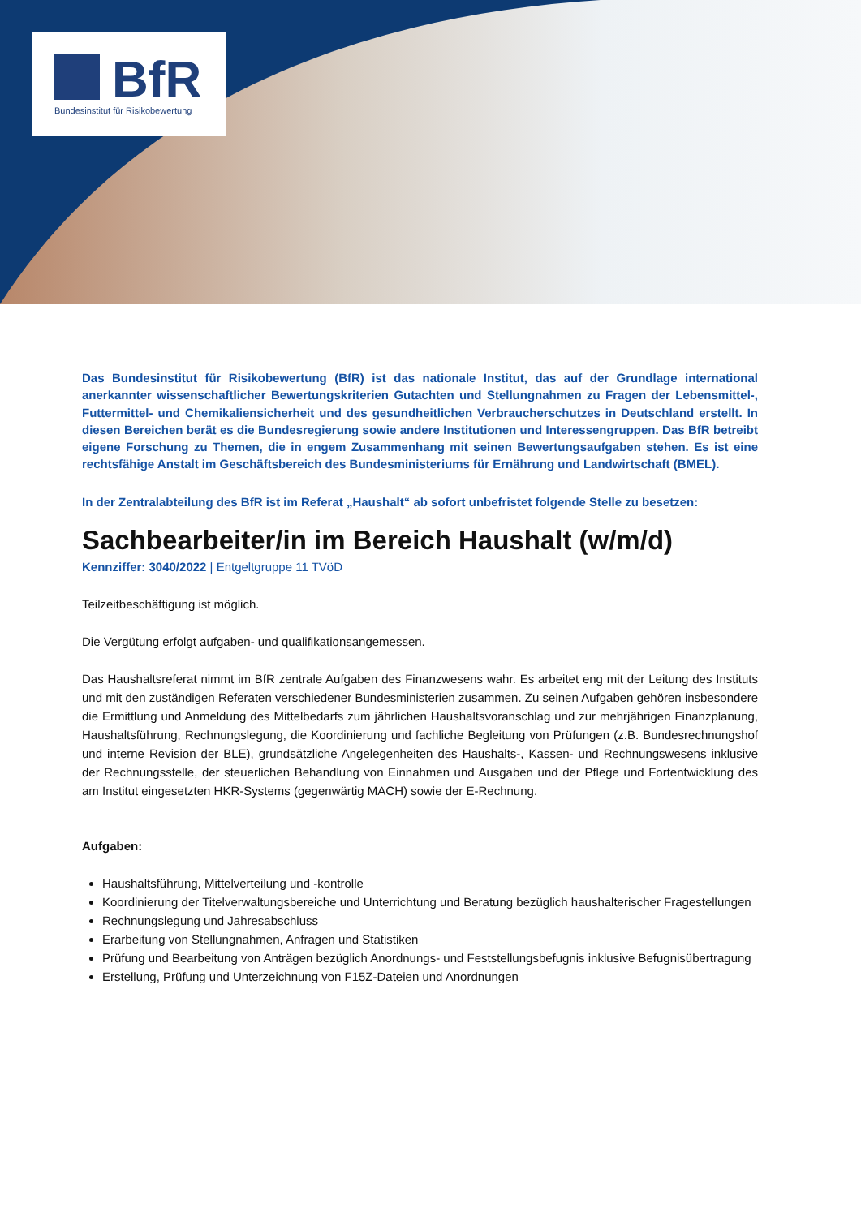BfR
Bundesinstitut für Risikobewertung
Das Bundesinstitut für Risikobewertung (BfR) ist das nationale Institut, das auf der Grundlage international anerkannter wissenschaftlicher Bewertungskriterien Gutachten und Stellungnahmen zu Fragen der Lebensmittel-, Futtermittel- und Chemikaliensicherheit und des gesundheitlichen Verbraucherschutzes in Deutschland erstellt. In diesen Bereichen berät es die Bundesregierung sowie andere Institutionen und Interessengruppen. Das BfR betreibt eigene Forschung zu Themen, die in engem Zusammenhang mit seinen Bewertungsaufgaben stehen. Es ist eine rechtsfähige Anstalt im Geschäftsbereich des Bundesministeriums für Ernährung und Landwirtschaft (BMEL).
In der Zentralabteilung des BfR ist im Referat „Haushalt“ ab sofort unbefristet folgende Stelle zu besetzen:
Sachbearbeiter/in im Bereich Haushalt (w/m/d)
Kennziffer: 3040/2022 | Entgeltgruppe 11 TVöD
Teilzeitbeschäftigung ist möglich.
Die Vergütung erfolgt aufgaben- und qualifikationsangemessen.
Das Haushaltsreferat nimmt im BfR zentrale Aufgaben des Finanzwesens wahr. Es arbeitet eng mit der Leitung des Instituts und mit den zuständigen Referaten verschiedener Bundesministerien zusammen. Zu seinen Aufgaben gehören insbesondere die Ermittlung und Anmeldung des Mittelbedarfs zum jährlichen Haushaltsvoranschlag und zur mehrjährigen Finanzplanung, Haushaltsführung, Rechnungslegung, die Koordinierung und fachliche Begleitung von Prüfungen (z.B. Bundesrechnungshof und interne Revision der BLE), grundsätzliche Angelegenheiten des Haushalts-, Kassen- und Rechnungswesens inklusive der Rechnungsstelle, der steuerlichen Behandlung von Einnahmen und Ausgaben und der Pflege und Fortentwicklung des am Institut eingesetzten HKR-Systems (gegenwärtig MACH) sowie der E-Rechnung.
Aufgaben:
Haushaltsführung, Mittelverteilung und -kontrolle
Koordinierung der Titelverwaltungsbereiche und Unterrichtung und Beratung bezüglich haushalterischer Fragestellungen
Rechnungslegung und Jahresabschluss
Erarbeitung von Stellungnahmen, Anfragen und Statistiken
Prüfung und Bearbeitung von Anträgen bezüglich Anordnungs- und Feststellungsbefugnis inklusive Befugnisübertragung
Erstellung, Prüfung und Unterzeichnung von F15Z-Dateien und Anordnungen